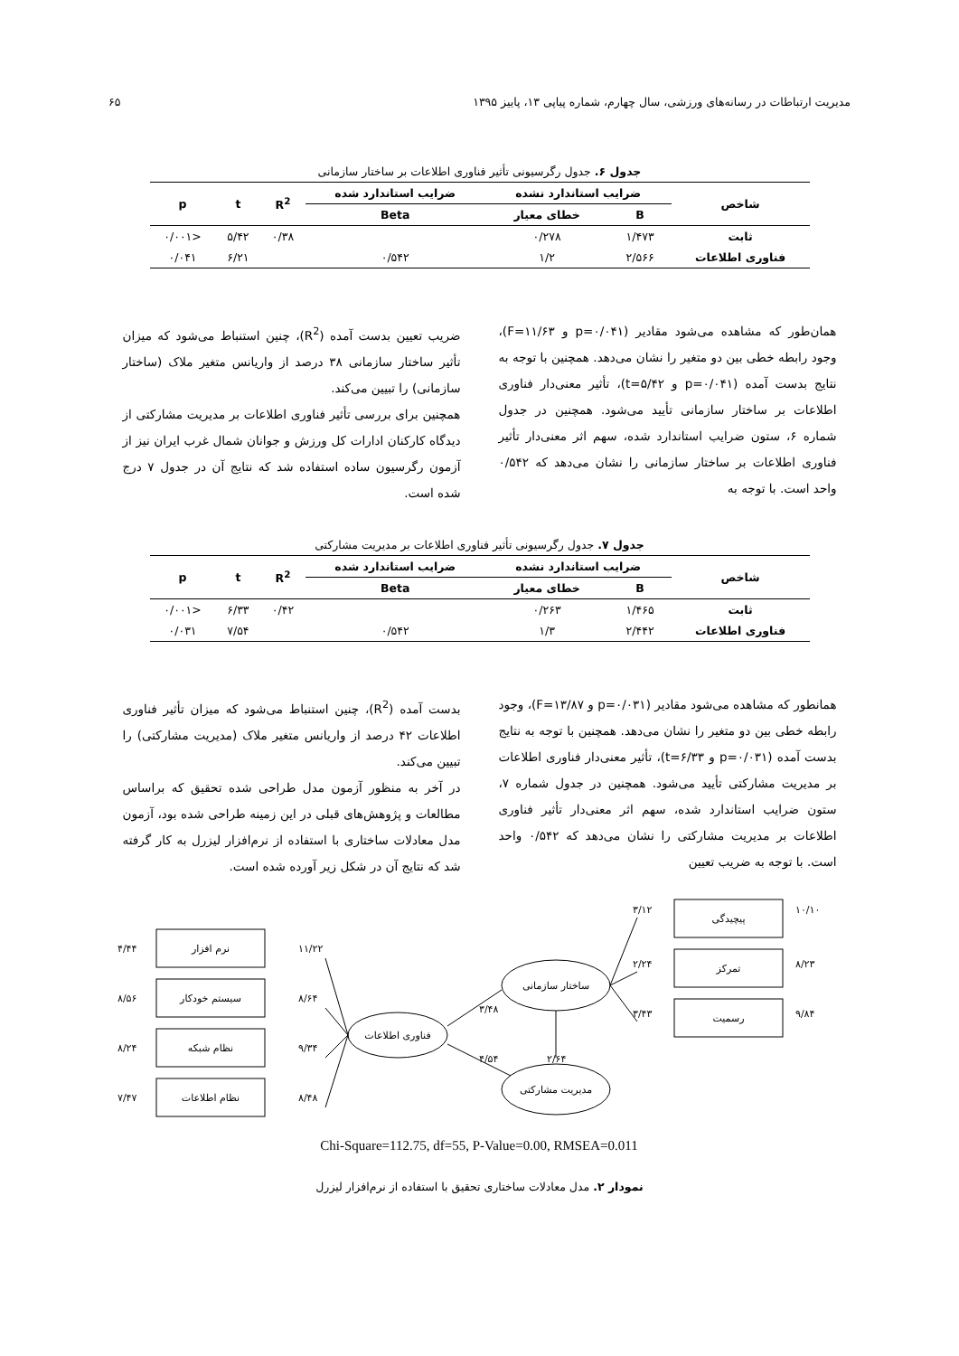مدیریت ارتباطات در رسانه‌های ورزشی، سال چهارم، شماره پیاپی ۱۳، پاییز ۱۳۹۵ ۶۵
جدول ۶. جدول رگرسیونی تأثیر فناوری اطلاعات بر ساختار سازمانی
| شاخص | ضرایب استاندارد نشده | | ضرایب استاندارد شده | R<sup>2</sup> | t | p |
| --- | --- | --- | --- | --- | --- | --- |
| | B | خطای معیار | Beta | | | |
| ثابت | ۱/۴۷۳ | ۰/۲۷۸ | | ۰/۳۸ | ۵/۴۲ | <۰/۰۰۱ |
| فناوری اطلاعات | ۲/۵۶۶ | ۱/۲ | ۰/۵۴۲ | | ۶/۲۱ | ۰/۰۴۱ |
همان‌طور که مشاهده می‌شود مقادیر (p=۰/۰۴۱ و F=۱۱/۶۳)، وجود رابطه خطی بین دو متغیر را نشان می‌دهد. همچنین با توجه به نتایج بدست آمده (p=۰/۰۴۱ و t=۵/۴۲)، تأثیر معنی‌دار فناوری اطلاعات بر ساختار سازمانی تأیید می‌شود. همچنین در جدول شماره ۶، ستون ضرایب استاندارد شده، سهم اثر معنی‌دار تأثیر فناوری اطلاعات بر ساختار سازمانی را نشان می‌دهد که ۰/۵۴۲ واحد است. با توجه به
ضریب تعیین بدست آمده (R<sup>2</sup>)، چنین استنباط می‌شود که میزان تأثیر ساختار سازمانی ۳۸ درصد از واریانس متغیر ملاک (ساختار سازمانی) را تبیین می‌کند.
همچنین برای بررسی تأثیر فناوری اطلاعات بر مدیریت مشارکتی از دیدگاه کارکنان ادارات کل ورزش و جوانان شمال غرب ایران نیز از آزمون رگرسیون ساده استفاده شد که نتایج آن در جدول ۷ درج شده است.
جدول ۷. جدول رگرسیونی تأثیر فناوری اطلاعات بر مدیریت مشارکتی
| شاخص | ضرایب استاندارد نشده | | ضرایب استاندارد شده | R<sup>2</sup> | t | p |
| --- | --- | --- | --- | --- | --- | --- |
| | B | خطای معیار | Beta | | | |
| ثابت | ۱/۴۶۵ | ۰/۲۶۳ | | ۰/۴۲ | ۶/۳۳ | <۰/۰۰۱ |
| فناوری اطلاعات | ۲/۴۴۲ | ۱/۳ | ۰/۵۴۲ | | ۷/۵۴ | ۰/۰۳۱ |
همانطور که مشاهده می‌شود مقادیر (p=۰/۰۳۱ و F=۱۳/۸۷)، وجود رابطه خطی بین دو متغیر را نشان می‌دهد. همچنین با توجه به نتایج بدست آمده (p=۰/۰۳۱ و t=۶/۳۳)، تأثیر معنی‌دار فناوری اطلاعات بر مدیریت مشارکتی تأیید می‌شود. همچنین در جدول شماره ۷، ستون ضرایب استاندارد شده، سهم اثر معنی‌دار تأثیر فناوری اطلاعات بر مدیریت مشارکتی را نشان می‌دهد که ۰/۵۴۲ واحد است. با توجه به ضریب تعیین
بدست آمده (R<sup>2</sup>)، چنین استنباط می‌شود که میزان تأثیر فناوری اطلاعات ۴۲ درصد از واریانس متغیر ملاک (مدیریت مشارکتی) را تبیین می‌کند.
در آخر به منظور آزمون مدل طراحی شده تحقیق که براساس مطالعات و پژوهش‌های قبلی در این زمینه طراحی شده بود، آزمون مدل معادلات ساختاری با استفاده از نرم‌افزار لیزرل به کار گرفته شد که نتایج آن در شکل زیر آورده شده است.
نرم افزار
سیستم خودکار
نظام شبکه
نظام اطلاعات
پیچیدگی
تمرکز
رسمیت
فناوری اطلاعات
ساختار سازمانی
مدیریت مشارکتی
۴/۴۴
۸/۵۶
۸/۲۴
۷/۴۷
۱۱/۲۲
۸/۶۴
۹/۳۴
۸/۴۸
۳/۴۸
۴/۵۴
۲/۶۴
۳/۱۲
۲/۲۴
۳/۴۳
۱۰/۱۰
۸/۲۳
۹/۸۴
Chi-Square=112.75, df=55, P-Value=0.00, RMSEA=0.011
نمودار ۲. مدل معادلات ساختاری تحقیق با استفاده از نرم‌افزار لیزرل